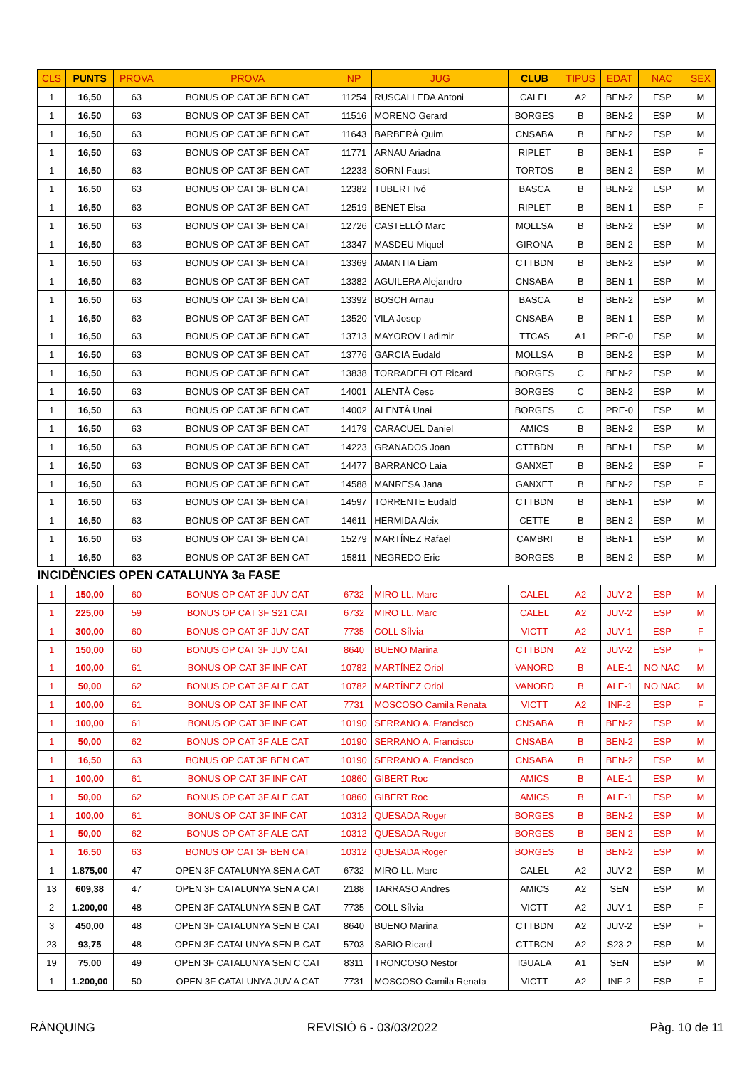| CLS | PUNTS | PROVA | PROVA | NP | JUG | CLUB | TIPUS | EDAT | NAC | SEX |
| --- | --- | --- | --- | --- | --- | --- | --- | --- | --- | --- |
| 1 | 16,50 | 63 | BONUS OP CAT 3F BEN CAT | 11254 | RUSCALLEDA Antoni | CALEL | A2 | BEN-2 | ESP | M |
| 1 | 16,50 | 63 | BONUS OP CAT 3F BEN CAT | 11516 | MORENO Gerard | BORGES | B | BEN-2 | ESP | M |
| 1 | 16,50 | 63 | BONUS OP CAT 3F BEN CAT | 11643 | BARBERÀ Quim | CNSABA | B | BEN-2 | ESP | M |
| 1 | 16,50 | 63 | BONUS OP CAT 3F BEN CAT | 11771 | ARNAU Ariadna | RIPLET | B | BEN-1 | ESP | F |
| 1 | 16,50 | 63 | BONUS OP CAT 3F BEN CAT | 12233 | SORNÍ Faust | TORTOS | B | BEN-2 | ESP | M |
| 1 | 16,50 | 63 | BONUS OP CAT 3F BEN CAT | 12382 | TUBERT Ivó | BASCA | B | BEN-2 | ESP | M |
| 1 | 16,50 | 63 | BONUS OP CAT 3F BEN CAT | 12519 | BENET Elsa | RIPLET | B | BEN-1 | ESP | F |
| 1 | 16,50 | 63 | BONUS OP CAT 3F BEN CAT | 12726 | CASTELLÓ Marc | MOLLSA | B | BEN-2 | ESP | M |
| 1 | 16,50 | 63 | BONUS OP CAT 3F BEN CAT | 13347 | MASDEU Miquel | GIRONA | B | BEN-2 | ESP | M |
| 1 | 16,50 | 63 | BONUS OP CAT 3F BEN CAT | 13369 | AMANTIA Liam | CTTBDN | B | BEN-2 | ESP | M |
| 1 | 16,50 | 63 | BONUS OP CAT 3F BEN CAT | 13382 | AGUILERA Alejandro | CNSABA | B | BEN-1 | ESP | M |
| 1 | 16,50 | 63 | BONUS OP CAT 3F BEN CAT | 13392 | BOSCH Arnau | BASCA | B | BEN-2 | ESP | M |
| 1 | 16,50 | 63 | BONUS OP CAT 3F BEN CAT | 13520 | VILA Josep | CNSABA | B | BEN-1 | ESP | M |
| 1 | 16,50 | 63 | BONUS OP CAT 3F BEN CAT | 13713 | MAYOROV Ladimir | TTCAS | A1 | PRE-0 | ESP | M |
| 1 | 16,50 | 63 | BONUS OP CAT 3F BEN CAT | 13776 | GARCIA Eudald | MOLLSA | B | BEN-2 | ESP | M |
| 1 | 16,50 | 63 | BONUS OP CAT 3F BEN CAT | 13838 | TORRADEFLOT Ricard | BORGES | C | BEN-2 | ESP | M |
| 1 | 16,50 | 63 | BONUS OP CAT 3F BEN CAT | 14001 | ALENTÀ Cesc | BORGES | C | BEN-2 | ESP | M |
| 1 | 16,50 | 63 | BONUS OP CAT 3F BEN CAT | 14002 | ALENTÀ Unai | BORGES | C | PRE-0 | ESP | M |
| 1 | 16,50 | 63 | BONUS OP CAT 3F BEN CAT | 14179 | CARACUEL Daniel | AMICS | B | BEN-2 | ESP | M |
| 1 | 16,50 | 63 | BONUS OP CAT 3F BEN CAT | 14223 | GRANADOS Joan | CTTBDN | B | BEN-1 | ESP | M |
| 1 | 16,50 | 63 | BONUS OP CAT 3F BEN CAT | 14477 | BARRANCO Laia | GANXET | B | BEN-2 | ESP | F |
| 1 | 16,50 | 63 | BONUS OP CAT 3F BEN CAT | 14588 | MANRESA Jana | GANXET | B | BEN-2 | ESP | F |
| 1 | 16,50 | 63 | BONUS OP CAT 3F BEN CAT | 14597 | TORRENTE Eudald | CTTBDN | B | BEN-1 | ESP | M |
| 1 | 16,50 | 63 | BONUS OP CAT 3F BEN CAT | 14611 | HERMIDA Aleix | CETTE | B | BEN-2 | ESP | M |
| 1 | 16,50 | 63 | BONUS OP CAT 3F BEN CAT | 15279 | MARTÍNEZ Rafael | CAMBRI | B | BEN-1 | ESP | M |
| 1 | 16,50 | 63 | BONUS OP CAT 3F BEN CAT | 15811 | NEGREDO Eric | BORGES | B | BEN-2 | ESP | M |
| INCIDÈNCIES OPEN CATALUNYA 3a FASE | | | | | | | | | | |
| 1 | 150,00 | 60 | BONUS OP CAT 3F JUV CAT | 6732 | MIRO LL. Marc | CALEL | A2 | JUV-2 | ESP | M |
| 1 | 225,00 | 59 | BONUS OP CAT 3F S21 CAT | 6732 | MIRO LL. Marc | CALEL | A2 | JUV-2 | ESP | M |
| 1 | 300,00 | 60 | BONUS OP CAT 3F JUV CAT | 7735 | COLL Sílvia | VICTT | A2 | JUV-1 | ESP | F |
| 1 | 150,00 | 60 | BONUS OP CAT 3F JUV CAT | 8640 | BUENO Marina | CTTBDN | A2 | JUV-2 | ESP | F |
| 1 | 100,00 | 61 | BONUS OP CAT 3F INF CAT | 10782 | MARTÍNEZ Oriol | VANORD | B | ALE-1 | NO NAC | M |
| 1 | 50,00 | 62 | BONUS OP CAT 3F ALE CAT | 10782 | MARTÍNEZ Oriol | VANORD | B | ALE-1 | NO NAC | M |
| 1 | 100,00 | 61 | BONUS OP CAT 3F INF CAT | 7731 | MOSCOSO Camila Renata | VICTT | A2 | INF-2 | ESP | F |
| 1 | 100,00 | 61 | BONUS OP CAT 3F INF CAT | 10190 | SERRANO A. Francisco | CNSABA | B | BEN-2 | ESP | M |
| 1 | 50,00 | 62 | BONUS OP CAT 3F ALE CAT | 10190 | SERRANO A. Francisco | CNSABA | B | BEN-2 | ESP | M |
| 1 | 16,50 | 63 | BONUS OP CAT 3F BEN CAT | 10190 | SERRANO A. Francisco | CNSABA | B | BEN-2 | ESP | M |
| 1 | 100,00 | 61 | BONUS OP CAT 3F INF CAT | 10860 | GIBERT Roc | AMICS | B | ALE-1 | ESP | M |
| 1 | 50,00 | 62 | BONUS OP CAT 3F ALE CAT | 10860 | GIBERT Roc | AMICS | B | ALE-1 | ESP | M |
| 1 | 100,00 | 61 | BONUS OP CAT 3F INF CAT | 10312 | QUESADA Roger | BORGES | B | BEN-2 | ESP | M |
| 1 | 50,00 | 62 | BONUS OP CAT 3F ALE CAT | 10312 | QUESADA Roger | BORGES | B | BEN-2 | ESP | M |
| 1 | 16,50 | 63 | BONUS OP CAT 3F BEN CAT | 10312 | QUESADA Roger | BORGES | B | BEN-2 | ESP | M |
| 1 | 1.875,00 | 47 | OPEN 3F CATALUNYA SEN A CAT | 6732 | MIRO LL. Marc | CALEL | A2 | JUV-2 | ESP | M |
| 13 | 609,38 | 47 | OPEN 3F CATALUNYA SEN A CAT | 2188 | TARRASO Andres | AMICS | A2 | SEN | ESP | M |
| 2 | 1.200,00 | 48 | OPEN 3F CATALUNYA SEN B CAT | 7735 | COLL Sílvia | VICTT | A2 | JUV-1 | ESP | F |
| 3 | 450,00 | 48 | OPEN 3F CATALUNYA SEN B CAT | 8640 | BUENO Marina | CTTBDN | A2 | JUV-2 | ESP | F |
| 23 | 93,75 | 48 | OPEN 3F CATALUNYA SEN B CAT | 5703 | SABIO Ricard | CTTBCN | A2 | S23-2 | ESP | M |
| 19 | 75,00 | 49 | OPEN 3F CATALUNYA SEN C CAT | 8311 | TRONCOSO Nestor | IGUALA | A1 | SEN | ESP | M |
| 1 | 1.200,00 | 50 | OPEN 3F CATALUNYA JUV A CAT | 7731 | MOSCOSO Camila Renata | VICTT | A2 | INF-2 | ESP | F |
RÀNQUING REVISIÓ 6 - 03/03/2022 Pàg. 10 de 11